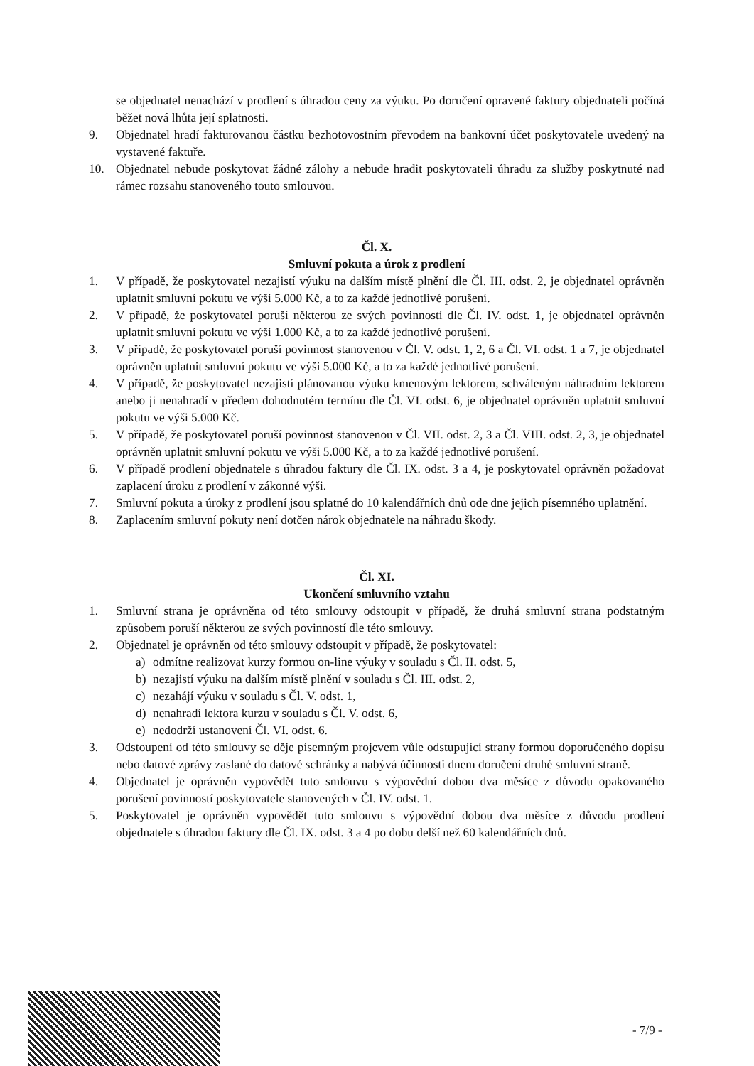se objednatel nenachází v prodlení s úhradou ceny za výuku. Po doručení opravené faktury objednateli počíná běžet nová lhůta její splatnosti.
9. Objednatel hradí fakturovanou částku bezhotovostním převodem na bankovní účet poskytovatele uvedený na vystavené faktuře.
10. Objednatel nebude poskytovat žádné zálohy a nebude hradit poskytovateli úhradu za služby poskytnuté nad rámec rozsahu stanoveného touto smlouvou.
Čl. X.
Smluvní pokuta a úrok z prodlení
1. V případě, že poskytovatel nezajistí výuku na dalším místě plnění dle Čl. III. odst. 2, je objednatel oprávněn uplatnit smluvní pokutu ve výši 5.000 Kč, a to za každé jednotlivé porušení.
2. V případě, že poskytovatel poruší některou ze svých povinností dle Čl. IV. odst. 1, je objednatel oprávněn uplatnit smluvní pokutu ve výši 1.000 Kč, a to za každé jednotlivé porušení.
3. V případě, že poskytovatel poruší povinnost stanovenou v Čl. V. odst. 1, 2, 6 a Čl. VI. odst. 1 a 7, je objednatel oprávněn uplatnit smluvní pokutu ve výši 5.000 Kč, a to za každé jednotlivé porušení.
4. V případě, že poskytovatel nezajistí plánovanou výuku kmenovým lektorem, schváleným náhradním lektorem anebo ji nenahradí v předem dohodnutém termínu dle Čl. VI. odst. 6, je objednatel oprávněn uplatnit smluvní pokutu ve výši 5.000 Kč.
5. V případě, že poskytovatel poruší povinnost stanovenou v Čl. VII. odst. 2, 3 a Čl. VIII. odst. 2, 3, je objednatel oprávněn uplatnit smluvní pokutu ve výši 5.000 Kč, a to za každé jednotlivé porušení.
6. V případě prodlení objednatele s úhradou faktury dle Čl. IX. odst. 3 a 4, je poskytovatel oprávněn požadovat zaplacení úroku z prodlení v zákonné výši.
7. Smluvní pokuta a úroky z prodlení jsou splatné do 10 kalendářních dnů ode dne jejich písemného uplatnění.
8. Zaplacením smluvní pokuty není dotčen nárok objednatele na náhradu škody.
Čl. XI.
Ukončení smluvního vztahu
1. Smluvní strana je oprávněna od této smlouvy odstoupit v případě, že druhá smluvní strana podstatným způsobem poruší některou ze svých povinností dle této smlouvy.
2. Objednatel je oprávněn od této smlouvy odstoupit v případě, že poskytovatel:
a) odmítne realizovat kurzy formou on-line výuky v souladu s Čl. II. odst. 5,
b) nezajistí výuku na dalším místě plnění v souladu s Čl. III. odst. 2,
c) nezahájí výuku v souladu s Čl. V. odst. 1,
d) nenahradí lektora kurzu v souladu s Čl. V. odst. 6,
e) nedodrží ustanovení Čl. VI. odst. 6.
3. Odstoupení od této smlouvy se děje písemným projevem vůle odstupující strany formou doporučeného dopisu nebo datové zprávy zaslané do datové schránky a nabývá účinnosti dnem doručení druhé smluvní straně.
4. Objednatel je oprávněn vypovědět tuto smlouvu s výpovědní dobou dva měsíce z důvodu opakovaného porušení povinností poskytovatele stanovených v Čl. IV. odst. 1.
5. Poskytovatel je oprávněn vypovědět tuto smlouvu s výpovědní dobou dva měsíce z důvodu prodlení objednatele s úhradou faktury dle Čl. IX. odst. 3 a 4 po dobu delší než 60 kalendářních dnů.
- 7/9 -